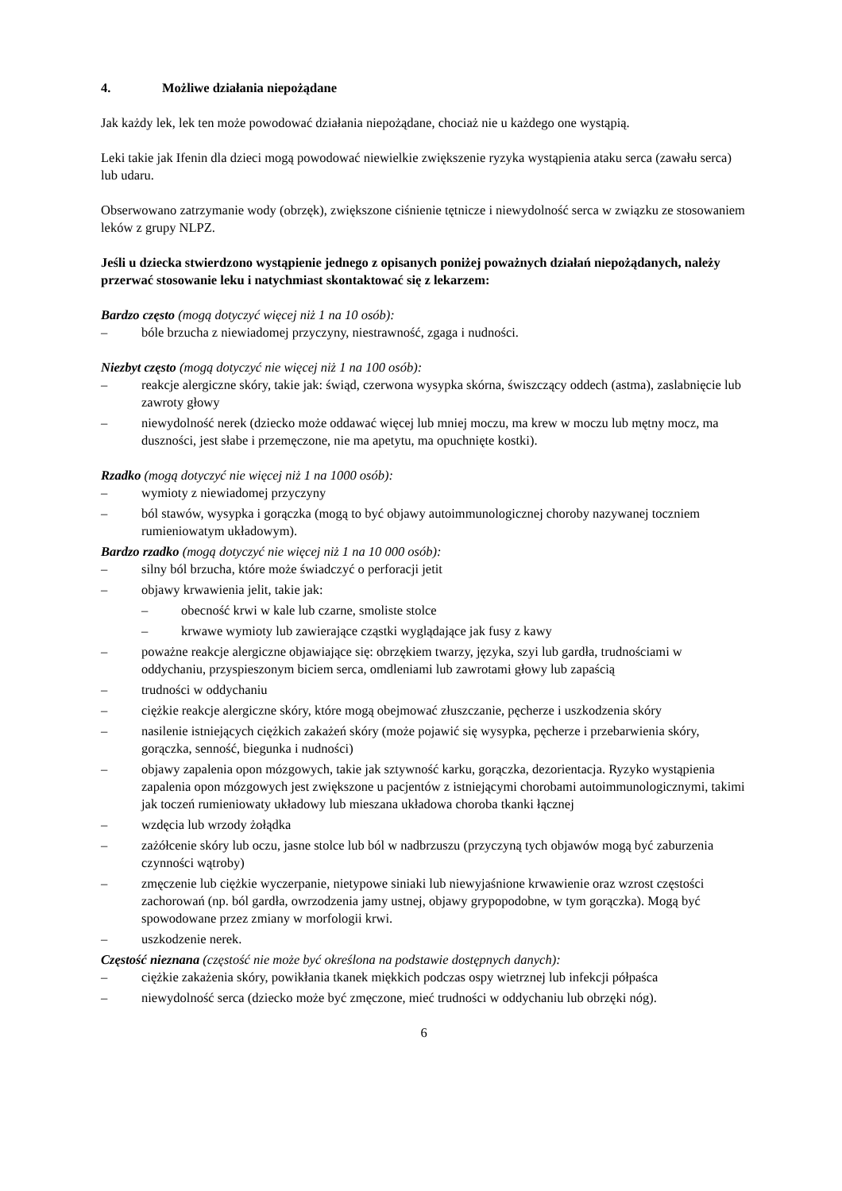4. Możliwe działania niepożądane
Jak każdy lek, lek ten może powodować działania niepożądane, chociaż nie u każdego one wystąpią.
Leki takie jak Ifenin dla dzieci mogą powodować niewielkie zwiększenie ryzyka wystąpienia ataku serca (zawału serca) lub udaru.
Obserwowano zatrzymanie wody (obrzęk), zwiększone ciśnienie tętnicze i niewydolność serca w związku ze stosowaniem leków z grupy NLPZ.
Jeśli u dziecka stwierdzono wystąpienie jednego z opisanych poniżej poważnych działań niepożądanych, należy przerwać stosowanie leku i natychmiast skontaktować się z lekarzem:
Bardzo często (mogą dotyczyć więcej niż 1 na 10 osób):
– bóle brzucha z niewiadomej przyczyny, niestrawność, zgaga i nudności.
Niezbyt często (mogą dotyczyć nie więcej niż 1 na 100 osób):
– reakcje alergiczne skóry, takie jak: świąd, czerwona wysypka skórna, świszczący oddech (astma), zaslabnięcie lub zawroty głowy
– niewydolność nerek (dziecko może oddawać więcej lub mniej moczu, ma krew w moczu lub mętny mocz, ma duszności, jest słabe i przemęczone, nie ma apetytu, ma opuchnięte kostki).
Rzadko (mogą dotyczyć nie więcej niż 1 na 1000 osób):
– wymioty z niewiadomej przyczyny
– ból stawów, wysypka i gorączka (mogą to być objawy autoimmunologicznej choroby nazywanej toczniem rumieniowatym układowym).
Bardzo rzadko (mogą dotyczyć nie więcej niż 1 na 10 000 osób):
– silny ból brzucha, które może świadczyć o perforacji jetit
– objawy krwawienia jelit, takie jak:
– obecność krwi w kale lub czarne, smoliste stolce
– krwawe wymioty lub zawierające cząstki wyglądające jak fusy z kawy
– poważne reakcje alergiczne objawiające się: obrzękiem twarzy, języka, szyi lub gardła, trudnościami w oddychaniu, przyspieszonym biciem serca, omdleniami lub zawrotami głowy lub zapaścią
– trudności w oddychaniu
– ciężkie reakcje alergiczne skóry, które mogą obejmować złuszczanie, pęcherze i uszkodzenia skóry
– nasilenie istniejących ciężkich zakażeń skóry (może pojawić się wysypka, pęcherze i przebarwienia skóry, gorączka, senność, biegunka i nudności)
– objawy zapalenia opon mózgowych, takie jak sztywność karku, gorączka, dezorientacja. Ryzyko wystąpienia zapalenia opon mózgowych jest zwiększone u pacjentów z istniejącymi chorobami autoimmunologicznymi, takimi jak toczeń rumieniowaty układowy lub mieszana układowa choroba tkanki łącznej
– wzdęcia lub wrzody żołądka
– zażółcenie skóry lub oczu, jasne stolce lub ból w nadbrzuszu (przyczyną tych objawów mogą być zaburzenia czynności wątroby)
– zmęczenie lub ciężkie wyczerpanie, nietypowe siniaki lub niewyjaśnione krwawienie oraz wzrost częstości zachorowań (np. ból gardła, owrzodzenia jamy ustnej, objawy grypopodobne, w tym gorączka). Mogą być spowodowane przez zmiany w morfologii krwi.
– uszkodzenie nerek.
Częstość nieznana (częstość nie może być określona na podstawie dostępnych danych):
– ciężkie zakażenia skóry, powikłania tkanek miękkich podczas ospy wietrznej lub infekcji półpaśca
– niewydolność serca (dziecko może być zmęczone, mieć trudności w oddychaniu lub obrzęki nóg).
6